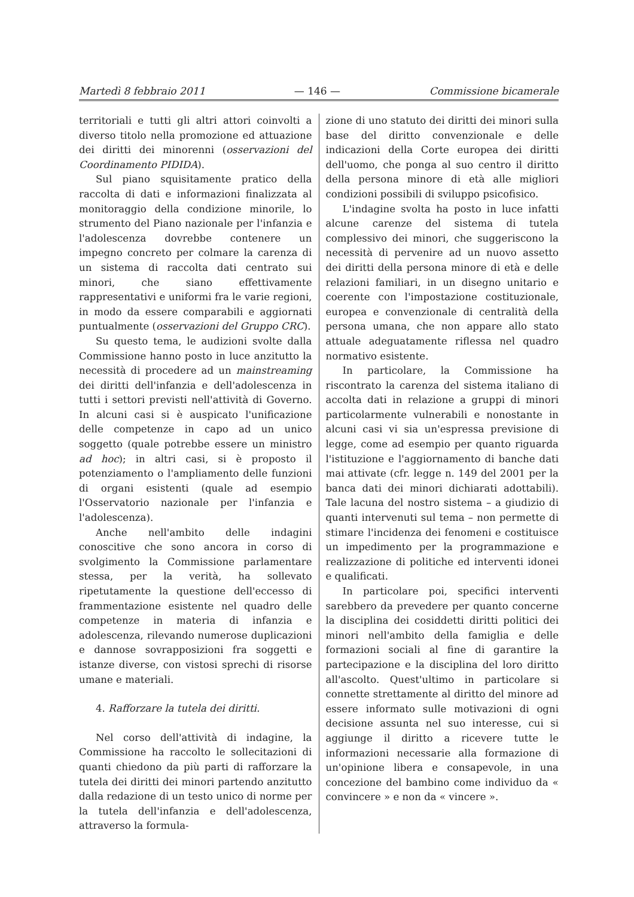Martedì 8 febbraio 2011 — 146 — Commissione bicamerale
territoriali e tutti gli altri attori coinvolti a diverso titolo nella promozione ed attuazione dei diritti dei minorenni (osservazioni del Coordinamento PIDIDA).
Sul piano squisitamente pratico della raccolta di dati e informazioni finalizzata al monitoraggio della condizione minorile, lo strumento del Piano nazionale per l'infanzia e l'adolescenza dovrebbe contenere un impegno concreto per colmare la carenza di un sistema di raccolta dati centrato sui minori, che siano effettivamente rappresentativi e uniformi fra le varie regioni, in modo da essere comparabili e aggiornati puntualmente (osservazioni del Gruppo CRC).
Su questo tema, le audizioni svolte dalla Commissione hanno posto in luce anzitutto la necessità di procedere ad un mainstreaming dei diritti dell'infanzia e dell'adolescenza in tutti i settori previsti nell'attività di Governo. In alcuni casi si è auspicato l'unificazione delle competenze in capo ad un unico soggetto (quale potrebbe essere un ministro ad hoc); in altri casi, si è proposto il potenziamento o l'ampliamento delle funzioni di organi esistenti (quale ad esempio l'Osservatorio nazionale per l'infanzia e l'adolescenza).
Anche nell'ambito delle indagini conoscitive che sono ancora in corso di svolgimento la Commissione parlamentare stessa, per la verità, ha sollevato ripetutamente la questione dell'eccesso di frammentazione esistente nel quadro delle competenze in materia di infanzia e adolescenza, rilevando numerose duplicazioni e dannose sovrapposizioni fra soggetti e istanze diverse, con vistosi sprechi di risorse umane e materiali.
4. Rafforzare la tutela dei diritti.
Nel corso dell'attività di indagine, la Commissione ha raccolto le sollecitazioni di quanti chiedono da più parti di rafforzare la tutela dei diritti dei minori partendo anzitutto dalla redazione di un testo unico di norme per la tutela dell'infanzia e dell'adolescenza, attraverso la formula-
zione di uno statuto dei diritti dei minori sulla base del diritto convenzionale e delle indicazioni della Corte europea dei diritti dell'uomo, che ponga al suo centro il diritto della persona minore di età alle migliori condizioni possibili di sviluppo psicofisico.
L'indagine svolta ha posto in luce infatti alcune carenze del sistema di tutela complessivo dei minori, che suggeriscono la necessità di pervenire ad un nuovo assetto dei diritti della persona minore di età e delle relazioni familiari, in un disegno unitario e coerente con l'impostazione costituzionale, europea e convenzionale di centralità della persona umana, che non appare allo stato attuale adeguatamente riflessa nel quadro normativo esistente.
In particolare, la Commissione ha riscontrato la carenza del sistema italiano di accolta dati in relazione a gruppi di minori particolarmente vulnerabili e nonostante in alcuni casi vi sia un'espressa previsione di legge, come ad esempio per quanto riguarda l'istituzione e l'aggiornamento di banche dati mai attivate (cfr. legge n. 149 del 2001 per la banca dati dei minori dichiarati adottabili). Tale lacuna del nostro sistema – a giudizio di quanti intervenuti sul tema – non permette di stimare l'incidenza dei fenomeni e costituisce un impedimento per la programmazione e realizzazione di politiche ed interventi idonei e qualificati.
In particolare poi, specifici interventi sarebbero da prevedere per quanto concerne la disciplina dei cosiddetti diritti politici dei minori nell'ambito della famiglia e delle formazioni sociali al fine di garantire la partecipazione e la disciplina del loro diritto all'ascolto. Quest'ultimo in particolare si connette strettamente al diritto del minore ad essere informato sulle motivazioni di ogni decisione assunta nel suo interesse, cui si aggiunge il diritto a ricevere tutte le informazioni necessarie alla formazione di un'opinione libera e consapevole, in una concezione del bambino come individuo da « convincere » e non da « vincere ».